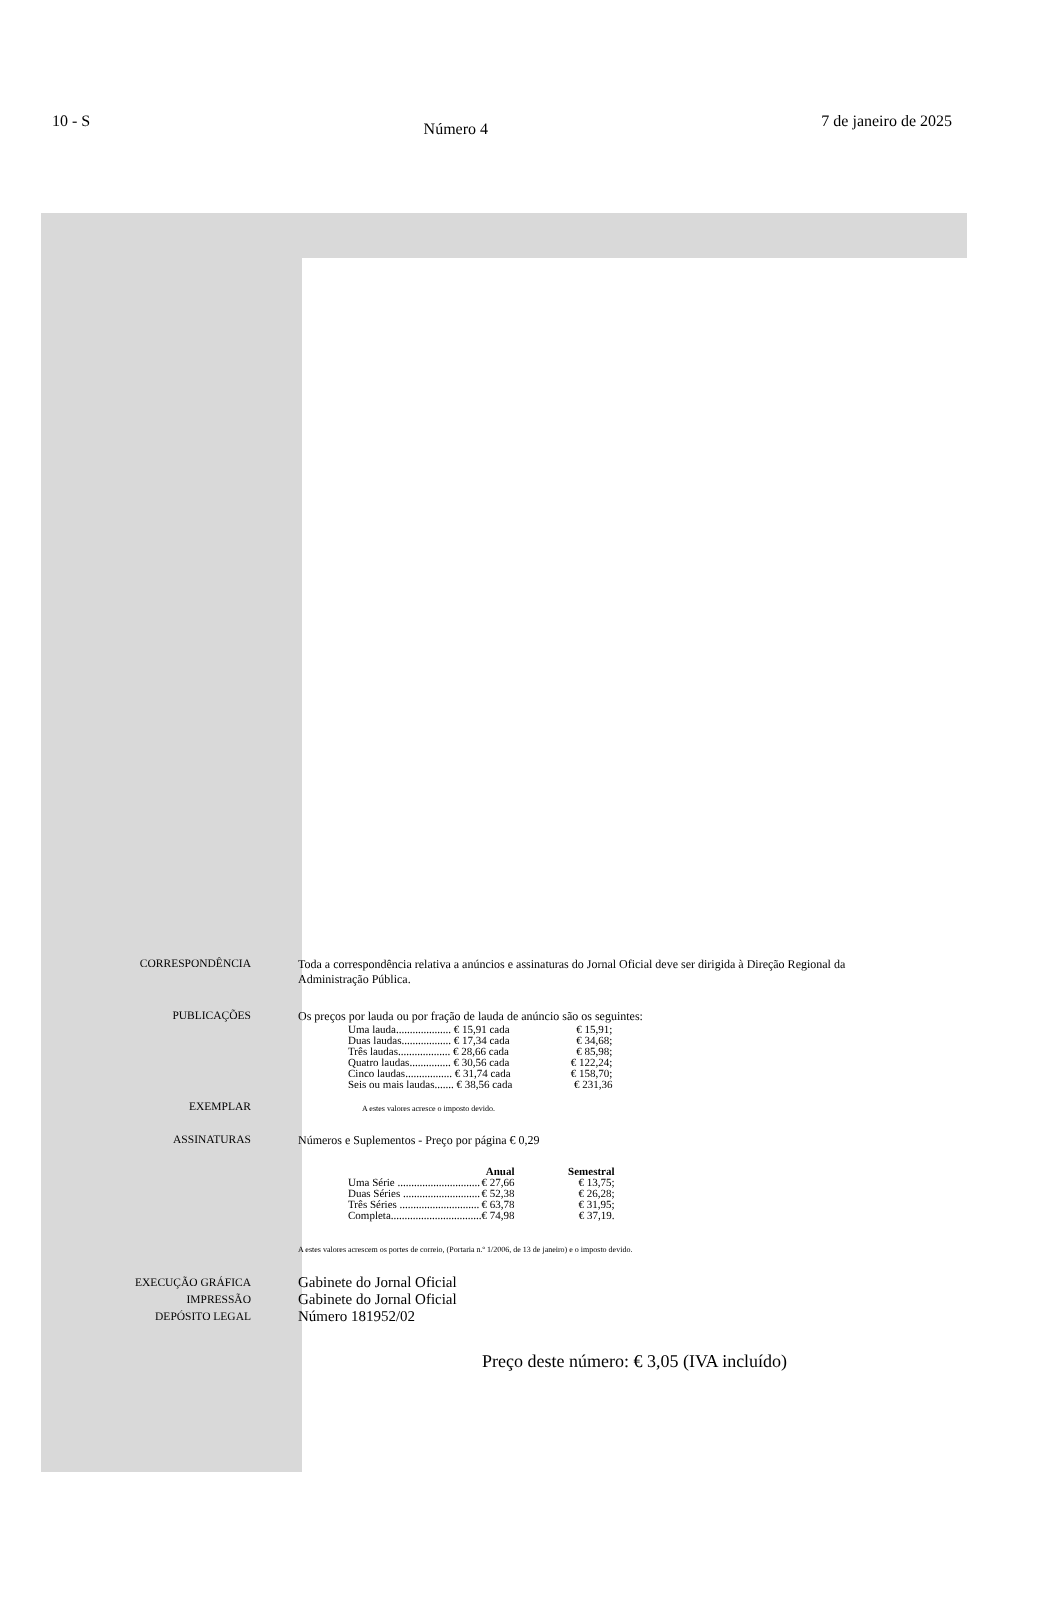10 - S Número 4 7 de janeiro de 2025
CORRESPONDÊNCIA Toda a correspondência relativa a anúncios e assinaturas do Jornal Oficial deve ser dirigida à Direção Regional da Administração Pública.
PUBLICAÇÕES Os preços por lauda ou por fração de lauda de anúncio são os seguintes:
| Uma lauda.................... € 15,91 cada | € 15,91; |
| Duas laudas.................. € 17,34 cada | € 34,68; |
| Três laudas................... € 28,66 cada | € 85,98; |
| Quatro laudas............... € 30,56 cada | € 122,24; |
| Cinco laudas................. € 31,74 cada | € 158,70; |
| Seis ou mais laudas....... € 38,56 cada | € 231,36 |
EXEMPLAR
A estes valores acresce o imposto devido.
ASSINATURAS Números e Suplementos - Preço por página € 0,29
| | Anual | Semestral |
| --- | --- | --- |
| Uma Série .............................. | € 27,66 | € 13,75; |
| Duas Séries ............................ | € 52,38 | € 26,28; |
| Três Séries ............................. | € 63,78 | € 31,95; |
| Completa................................. | € 74,98 | € 37,19. |
A estes valores acrescem os portes de correio, (Portaria n.º 1/2006, de 13 de janeiro) e o imposto devido.
EXECUÇÃO GRÁFICA
IMPRESSÃO
DEPÓSITO LEGAL
Gabinete do Jornal Oficial
Gabinete do Jornal Oficial
Número 181952/02
Preço deste número: € 3,05 (IVA incluído)